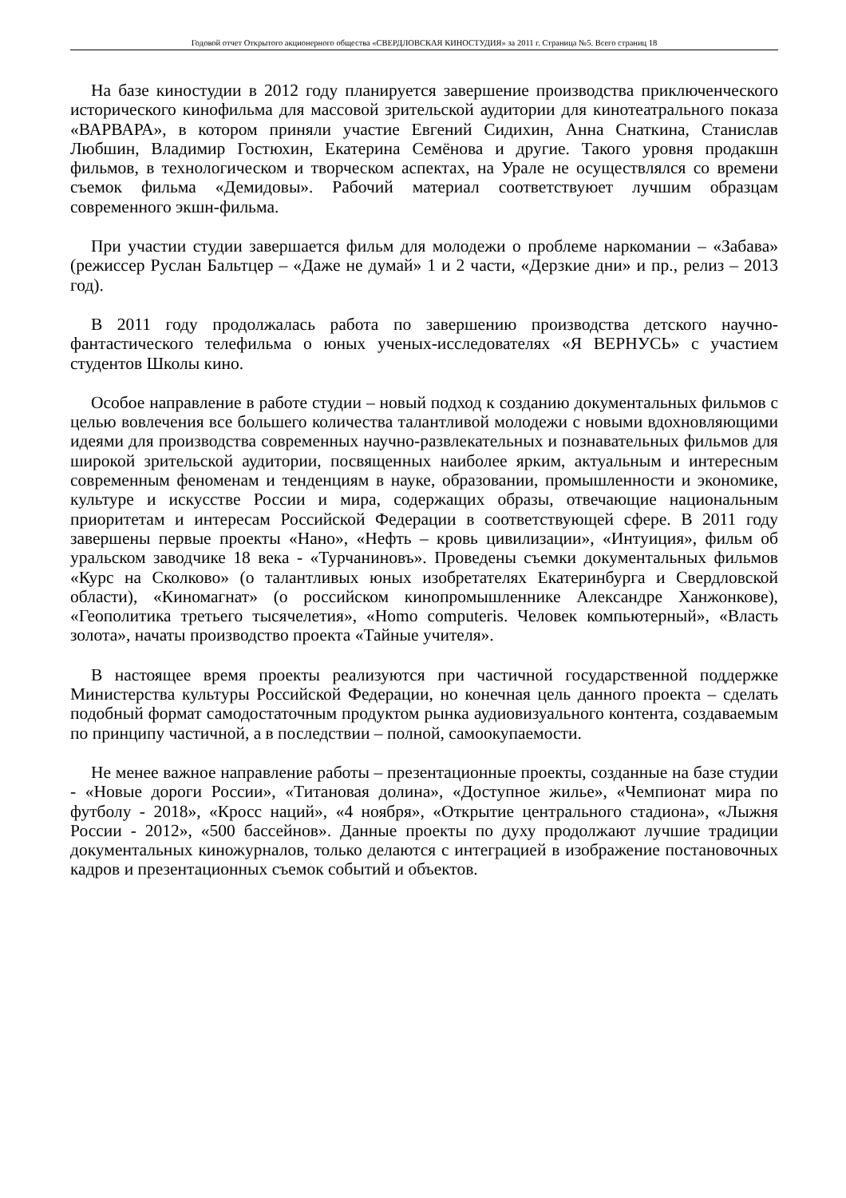Годовой отчет Открытого акционерного общества «СВЕРДЛОВСКАЯ КИНОСТУДИЯ» за 2011 г. Страница №5. Всего страниц 18
На базе киностудии в 2012 году планируется завершение производства приключенческого исторического кинофильма для массовой зрительской аудитории для кинотеатрального показа «ВАРВАРА», в котором приняли участие Евгений Сидихин, Анна Снаткина, Станислав Любшин, Владимир Гостюхин, Екатерина Семёнова и другие. Такого уровня продакшн фильмов, в технологическом и творческом аспектах, на Урале не осуществлялся со времени съемок фильма «Демидовы». Рабочий материал соответствуюет лучшим образцам современного экшн-фильма.
При участии студии завершается фильм для молодежи о проблеме наркомании – «Забава» (режиссер Руслан Бальтцер – «Даже не думай» 1 и 2 части, «Дерзкие дни» и пр., релиз – 2013 год).
В 2011 году продолжалась работа по завершению производства детского научно-фантастического телефильма о юных ученых-исследователях «Я ВЕРНУСЬ» с участием студентов Школы кино.
Особое направление в работе студии – новый подход к созданию документальных фильмов с целью вовлечения все большего количества талантливой молодежи с новыми вдохновляющими идеями для производства современных научно-развлекательных и познавательных фильмов для широкой зрительской аудитории, посвященных наиболее ярким, актуальным и интересным современным феноменам и тенденциям в науке, образовании, промышленности и экономике, культуре и искусстве России и мира, содержащих образы, отвечающие национальным приоритетам и интересам Российской Федерации в соответствующей сфере. В 2011 году завершены первые проекты «Нано», «Нефть – кровь цивилизации», «Интуиция», фильм об уральском заводчике 18 века - «Турчаниновъ». Проведены съемки документальных фильмов «Курс на Сколково» (о талантливых юных изобретателях Екатеринбурга и Свердловской области), «Киномагнат» (о российском кинопромышленнике Александре Ханжонкове), «Геополитика третьего тысячелетия», «Homo computeris. Человек компьютерный», «Власть золота», начаты производство проекта «Тайные учителя».
В настоящее время проекты реализуются при частичной государственной поддержке Министерства культуры Российской Федерации, но конечная цель данного проекта – сделать подобный формат самодостаточным продуктом рынка аудиовизуального контента, создаваемым по принципу частичной, а в последствии – полной, самоокупаемости.
Не менее важное направление работы – презентационные проекты, созданные на базе студии - «Новые дороги России», «Титановая долина», «Доступное жилье», «Чемпионат мира по футболу - 2018», «Кросс наций», «4 ноября», «Открытие центрального стадиона», «Лыжня России - 2012», «500 бассейнов». Данные проекты по духу продолжают лучшие традиции документальных киножурналов, только делаются с интеграцией в изображение постановочных кадров и презентационных съемок событий и объектов.